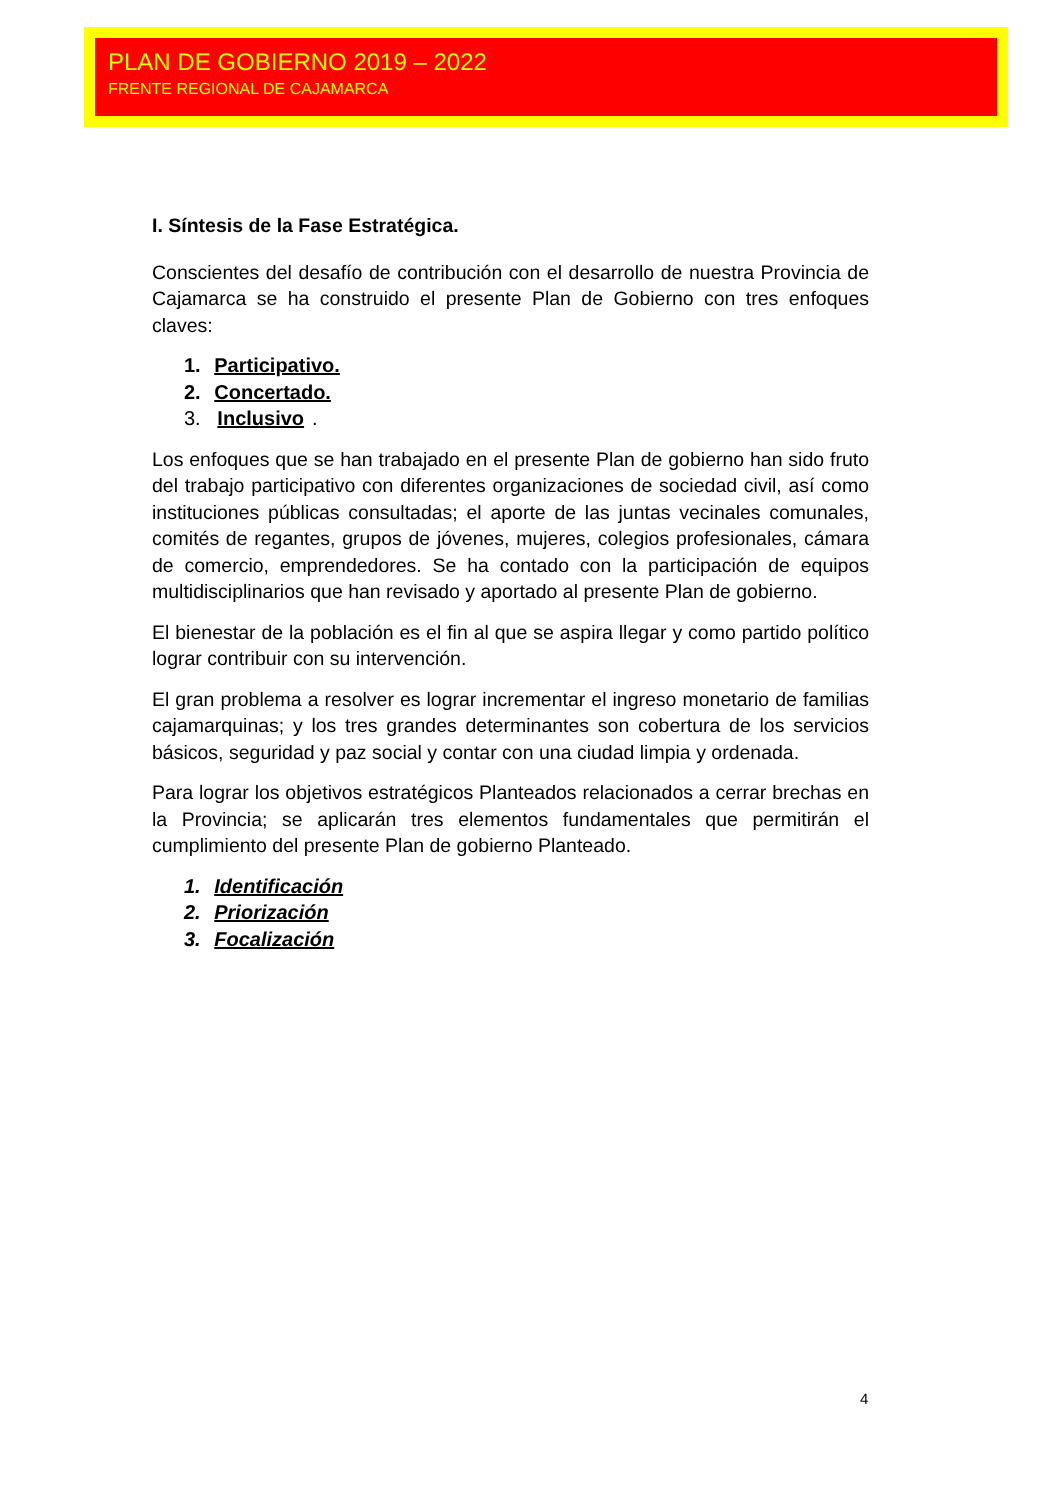PLAN DE GOBIERNO 2019 – 2022
FRENTE REGIONAL DE CAJAMARCA
I. Síntesis de la Fase Estratégica.
Conscientes del desafío de contribución con el desarrollo de nuestra Provincia de Cajamarca se ha construido el presente Plan de Gobierno con tres enfoques claves:
1. Participativo.
2. Concertado.
3. Inclusivo.
Los enfoques que se han trabajado en el presente Plan de gobierno han sido fruto del trabajo participativo con diferentes organizaciones de sociedad civil, así como instituciones públicas consultadas; el aporte de las juntas vecinales comunales, comités de regantes, grupos de jóvenes, mujeres, colegios profesionales, cámara de comercio, emprendedores. Se ha contado con la participación de equipos multidisciplinarios que han revisado y aportado al presente Plan de gobierno.
El bienestar de la población es el fin al que se aspira llegar y como partido político lograr contribuir con su intervención.
El gran problema a resolver es lograr incrementar el ingreso monetario de familias cajamarquinas; y los tres grandes determinantes son cobertura de los servicios básicos, seguridad y paz social y contar con una ciudad limpia y ordenada.
Para lograr los objetivos estratégicos Planteados relacionados a cerrar brechas en la Provincia; se aplicarán tres elementos fundamentales que permitirán el cumplimiento del presente Plan de gobierno Planteado.
1. Identificación
2. Priorización
3. Focalización
4